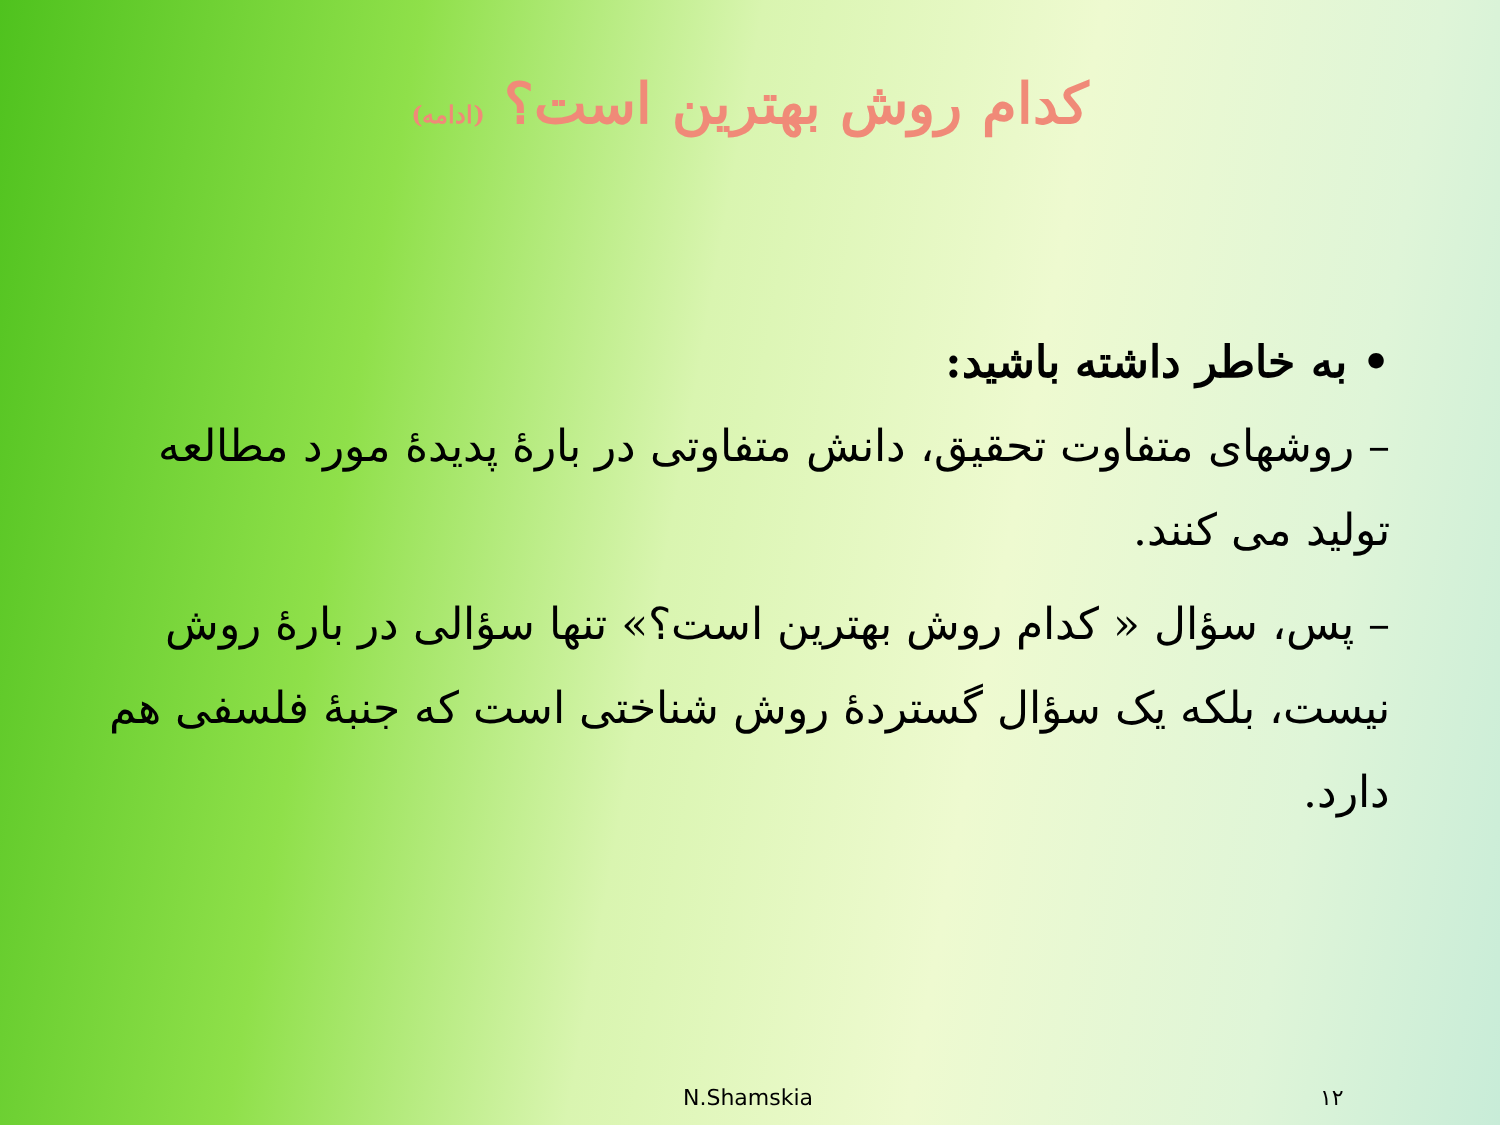کدام روش بهترین است؟ (ادامه)
• به خاطر داشته باشید:
– روشهای متفاوت تحقیق، دانش متفاوتی در بارهٔ پدیدهٔ مورد مطالعه تولید می کنند.
– پس، سؤال « کدام روش بهترین است؟» تنها سؤالی در بارهٔ روش نیست، بلکه یک سؤال گستردهٔ روش شناختی است که جنبهٔ فلسفی هم دارد.
N.Shamskia ١٢